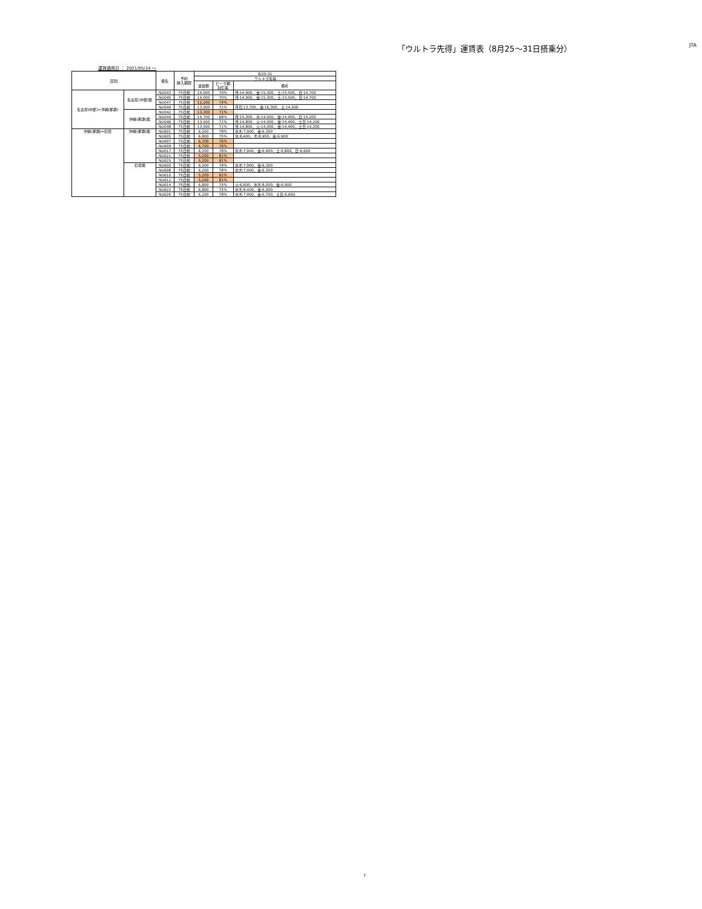「ウルトラ先得」運賃表（8月25〜31日搭乗分）
JTA
運賃適用日 ： 2021/05/14 ～
| 区間 | | 便名 | 予約 購入期限 | 8/25-31 | | |
| --- | --- | --- | --- | --- | --- | --- |
| | | | | ウルトラ先得 | | |
| | | | | 運賃額 | ピーク期 割引率 | 備考 |
| 名古屋(中部)=沖縄(那覇) | 名古屋(中部)発 | NU043 | 75日前 | 14,000 | 70% | 月:14,900、金:15,300、土:15,500、日:14,700 |
| | | NU045 | 75日前 | 14,000 | 70% | 月:14,900、金:15,300、土:15,500、日:14,700 |
| | | NU047 | 75日前 | 12,200 | 74% | |
| | | NU049 | 75日前 | 13,000 | 72% | 月日:13,700、金:16,300、土:14,500 |
| | 沖縄(那覇)発 | NU042 | 75日前 | 13,300 | 71% | |
| | | NU044 | 75日前 | 14,700 | 68% | 月:15,300、水:14,000、金:14,900、日:15,200 |
| | | NU046 | 75日前 | 13,500 | 71% | 月:14,800、火:14,000、金:14,400、土日:14,200 |
| | | NU048 | 75日前 | 13,500 | 71% | 月:14,800、火:14,000、金:14,400、土日:14,200 |
| 沖縄(那覇)=石垣 | 沖縄(那覇)発 | NU601 | 75日前 | 6,200 | 78% | 水木:7,900、金:6,300 |
| | | NU605 | 75日前 | 6,800 | 75% | 水:8,400、木:8,900、金:6,900 |
| | | NU607 | 75日前 | 6,700 | 76% | |
| | | NU609 | 75日前 | 6,700 | 76% | |
| | | NU617 | 75日前 | 6,200 | 78% | 水木:7,900、金:6,900、土:6,800、日:6,600 |
| | | NU621 | 75日前 | 5,200 | 81% | |
| | | NU625 | 75日前 | 5,200 | 81% | |
| | 石垣発 | NU600 | 75日前 | 6,200 | 78% | 水木:7,900、金:6,300 |
| | | NU608 | 75日前 | 6,200 | 78% | 水木:7,900、金:6,300 |
| | | NU610 | 75日前 | 5,200 | 81% | |
| | | NU612 | 75日前 | 5,200 | 81% | |
| | | NU614 | 75日前 | 6,800 | 75% | 火:6,600、水木:8,000、金:6,900 |
| | | NU622 | 75日前 | 6,800 | 75% | 水木:8,400、金:6,900 |
| | | NU626 | 75日前 | 6,200 | 78% | 水木:7,900、金:6,700、土日:6,600 |
1